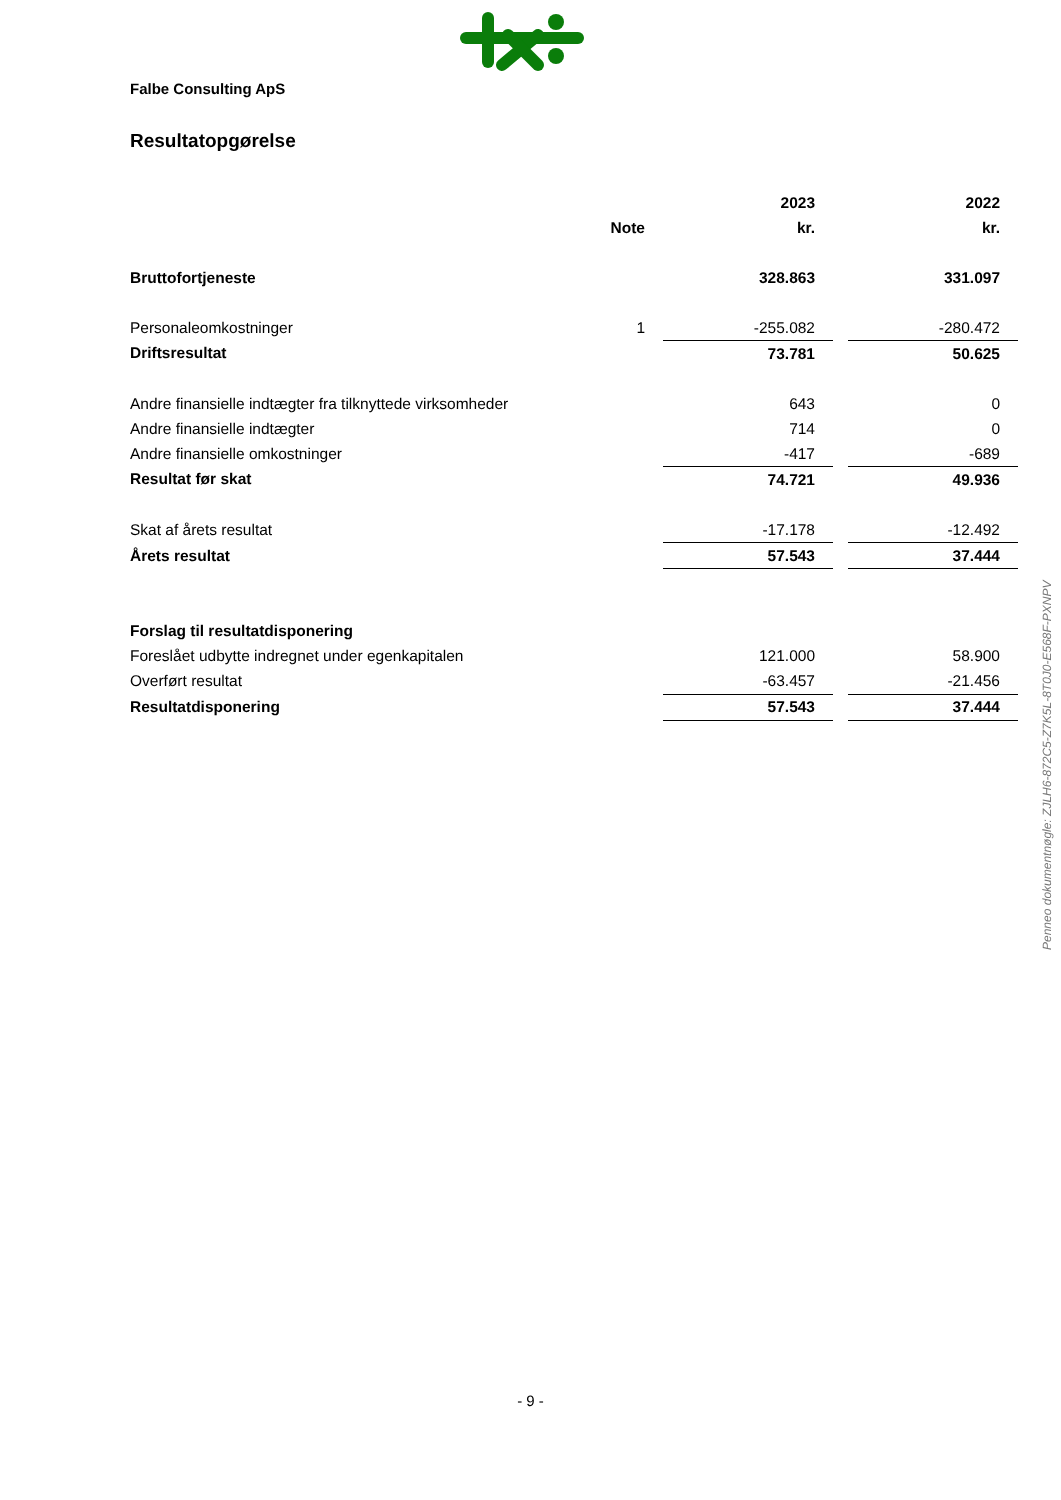Falbe Consulting ApS
Resultatopgørelse
| | | 2023 | | 2022 |
| | Note | kr. | | kr. |
| Bruttofortjeneste | | 328.863 | | 331.097 |
| Personaleomkostninger | 1 | -255.082 | | -280.472 |
| Driftsresultat | | 73.781 | | 50.625 |
| Andre finansielle indtægter fra tilknyttede virksomheder | | 643 | | 0 |
| Andre finansielle indtægter | | 714 | | 0 |
| Andre finansielle omkostninger | | -417 | | -689 |
| Resultat før skat | | 74.721 | | 49.936 |
| Skat af årets resultat | | -17.178 | | -12.492 |
| Årets resultat | | 57.543 | | 37.444 |
| Forslag til resultatdisponering | | | | |
| Foreslået udbytte indregnet under egenkapitalen | | 121.000 | | 58.900 |
| Overført resultat | | -63.457 | | -21.456 |
| Resultatdisponering | | 57.543 | | 37.444 |
- 9 -
Penneo dokumentnøgle: ZJLH6-872C5-Z7K5L-8T0J0-E568F-PXNPV